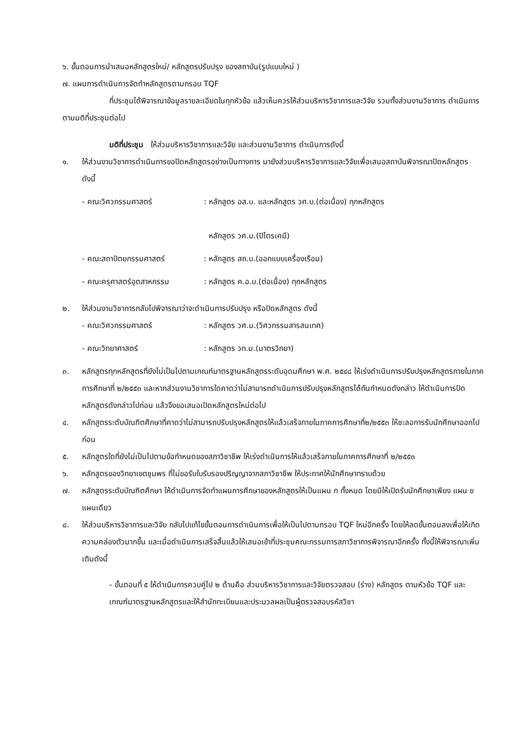๖. ขั้นตอนการนำเสนอหลักสูตรใหม่/ หลักสูตรปรับปรุง ของสถาบัน(รูปแบบใหม่ )
๗. แผนการดำเนินการจัดทำหลักสูตรตามกรอบ TQF
ที่ประชุมได้พิจารณาข้อมูลรายละเอียดในทุกหัวข้อ แล้วเห็นควรให้ส่วนบริหารวิชาการและวิจัย รวมทั้งส่วนงานวิชาการ ดำเนินการตามมติที่ประชุมต่อไป
มติที่ประชุม ให้ส่วนบริหารวิชาการและวิจัย และส่วนงานวิชาการ ดำเนินการดังนี้
๑. ให้ส่วนงานวิชาการดำเนินการขอปิดหลักสูตรอย่างเป็นทางการ มายังส่วนบริหารวิชาการและวิจัยเพื่อเสนอสถาบันพิจารณาปิดหลักสูตร ดังนี้
- คณะวิศวกรรมศาสตร์: หลักสูตร อส.บ. และหลักสูตร วศ.บ.(ต่อเนื่อง) ทุกหลักสูตร
หลักสูตร วศ.ม.(ปิโตรเคมี)
- คณะสถาปัตยกรรมศาสตร์: หลักสูตร สถ.บ.(ออกแบบเครื่องเรือน)
- คณะครุศาสตร์อุตสาหกรรม: หลักสูตร ค.อ.บ.(ต่อเนื่อง) ทุกหลักสูตร
๒. ให้ส่วนงานวิชาการกลับไปพิจารณาว่าจะดำเนินการปรับปรุง หรือปิดหลักสูตร ดังนี้
- คณะวิศวกรรมศาสตร์: หลักสูตร วศ.ม.(วิศวกรรมสารสนเทศ)
- คณะวิทยาศาสตร์: หลักสูตร วท.ม.(มาตรวิทยา)
๓. หลักสูตรทุกหลักสูตรที่ยังไม่เป็นไปตามเกณฑ์มาตรฐานหลักสูตรระดับอุดมศึกษา พ.ศ. ๒๕๔๘ ให้เร่งดำเนินการปรับปรุงหลักสูตรภายในภาคการศึกษาที่ ๒/๒๕๕๓ และหากส่วนงานวิชาการใดคาดว่าไม่สามารถดำเนินการปรับปรุงหลักสูตรได้ทันกำหนดดังกล่าว ให้ดำเนินการปิดหลักสูตรดังกล่าวไปก่อน แล้วจึงขอเสนอเปิดหลักสูตรใหม่ต่อไป
๔. หลักสูตรระดับบัณฑิตศึกษาที่คาดว่าไม่สามารถปรับปรุงหลักสูตรให้แล้วเสร็จภายในภาคการศึกษาที่๒/๒๕๕๓ ให้ชะลอการรับนักศึกษาออกไปก่อน
๕. หลักสูตรใดที่ยังไม่เป็นไปตามข้อกำหนดของสภาวิชาชีพ ให้เร่งดำเนินการให้แล้วเสร็จภายในภาคการศึกษาที่ ๒/๒๕๕๓
๖. หลักสูตรของวิทยาเขตชุมพร ที่ไม่ขอรับใบรับรองปริญญาจากสภาวิชาชีพ ให้ประกาศให้นักศึกษาทราบด้วย
๗. หลักสูตรระดับบัณฑิตศึกษา ให้ดำเนินการจัดทำแผนการศึกษาของหลักสูตรให้เป็นแผน ก ทั้งหมด โดยมิให้เปิดรับนักศึกษาเพียง แผน ข แผนเดียว
๘. ให้ส่วนบริหารวิชาการและวิจัย กลับไปแก้ไขขั้นตอนการดำเนินการเพื่อให้เป็นไปตามกรอบ TQF ใหม่อีกครั้ง โดยให้ลดขั้นตอนลงเพื่อให้เกิดความคล่องตัวมากขึ้น และเมื่อดำเนินการเสร็จสิ้นแล้วให้เสนอเข้าที่ประชุมคณะกรรมการสภาวิชาการพิจารณาอีกครั้ง ทั้งนี้ให้พิจารณาเพิ่มเติมดังนี้
- ขั้นตอนที่ ๕ ให้ดำเนินการควบคู่ไป ๒ ด้านคือ ส่วนบริหารวิชาการและวิจัยตรวจสอบ (ร่าง) หลักสูตร ตามหัวข้อ TQF และเกณฑ์มาตรฐานหลักสูตรและให้สำนักทะเบียนและประมวลผลเป็นผู้ตรวจสอบรหัสวิชา